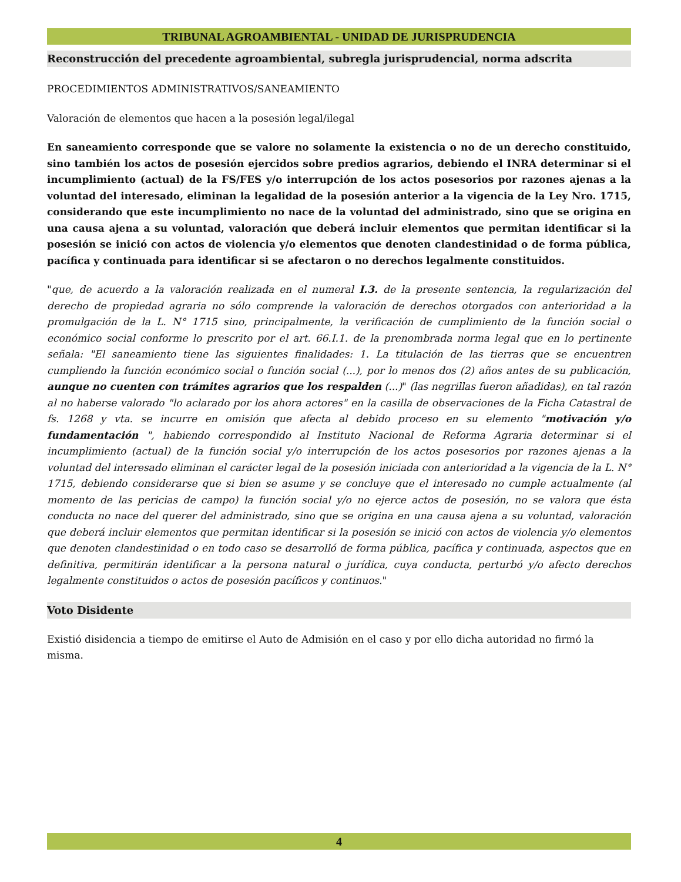TRIBUNAL AGROAMBIENTAL - UNIDAD DE JURISPRUDENCIA
Reconstrucción del precedente agroambiental, subregla jurisprudencial, norma adscrita
PROCEDIMIENTOS ADMINISTRATIVOS/SANEAMIENTO
Valoración de elementos que hacen a la posesión legal/ilegal
En saneamiento corresponde que se valore no solamente la existencia o no de un derecho constituido, sino también los actos de posesión ejercidos sobre predios agrarios, debiendo el INRA determinar si el incumplimiento (actual) de la FS/FES y/o interrupción de los actos posesorios por razones ajenas a la voluntad del interesado, eliminan la legalidad de la posesión anterior a la vigencia de la Ley Nro. 1715, considerando que este incumplimiento no nace de la voluntad del administrado, sino que se origina en una causa ajena a su voluntad, valoración que deberá incluir elementos que permitan identificar si la posesión se inició con actos de violencia y/o elementos que denoten clandestinidad o de forma pública, pacífica y continuada para identificar si se afectaron o no derechos legalmente constituidos.
"que, de acuerdo a la valoración realizada en el numeral I.3. de la presente sentencia, la regularización del derecho de propiedad agraria no sólo comprende la valoración de derechos otorgados con anterioridad a la promulgación de la L. N° 1715 sino, principalmente, la verificación de cumplimiento de la función social o económico social conforme lo prescrito por el art. 66.I.1. de la prenombrada norma legal que en lo pertinente señala: "El saneamiento tiene las siguientes finalidades: 1. La titulación de las tierras que se encuentren cumpliendo la función económico social o función social (...), por lo menos dos (2) años antes de su publicación, aunque no cuenten con trámites agrarios que los respalden (...)" (las negrillas fueron añadidas), en tal razón al no haberse valorado "lo aclarado por los ahora actores" en la casilla de observaciones de la Ficha Catastral de fs. 1268 y vta. se incurre en omisión que afecta al debido proceso en su elemento "motivación y/o fundamentación ", habiendo correspondido al Instituto Nacional de Reforma Agraria determinar si el incumplimiento (actual) de la función social y/o interrupción de los actos posesorios por razones ajenas a la voluntad del interesado eliminan el carácter legal de la posesión iniciada con anterioridad a la vigencia de la L. N° 1715, debiendo considerarse que si bien se asume y se concluye que el interesado no cumple actualmente (al momento de las pericias de campo) la función social y/o no ejerce actos de posesión, no se valora que ésta conducta no nace del querer del administrado, sino que se origina en una causa ajena a su voluntad, valoración que deberá incluir elementos que permitan identificar si la posesión se inició con actos de violencia y/o elementos que denoten clandestinidad o en todo caso se desarrolló de forma pública, pacífica y continuada, aspectos que en definitiva, permitirán identificar a la persona natural o jurídica, cuya conducta, perturbó y/o afecto derechos legalmente constituidos o actos de posesión pacíficos y continuos."
Voto Disidente
Existió disidencia a tiempo de emitirse el Auto de Admisión en el caso y por ello dicha autoridad no firmó la misma.
4